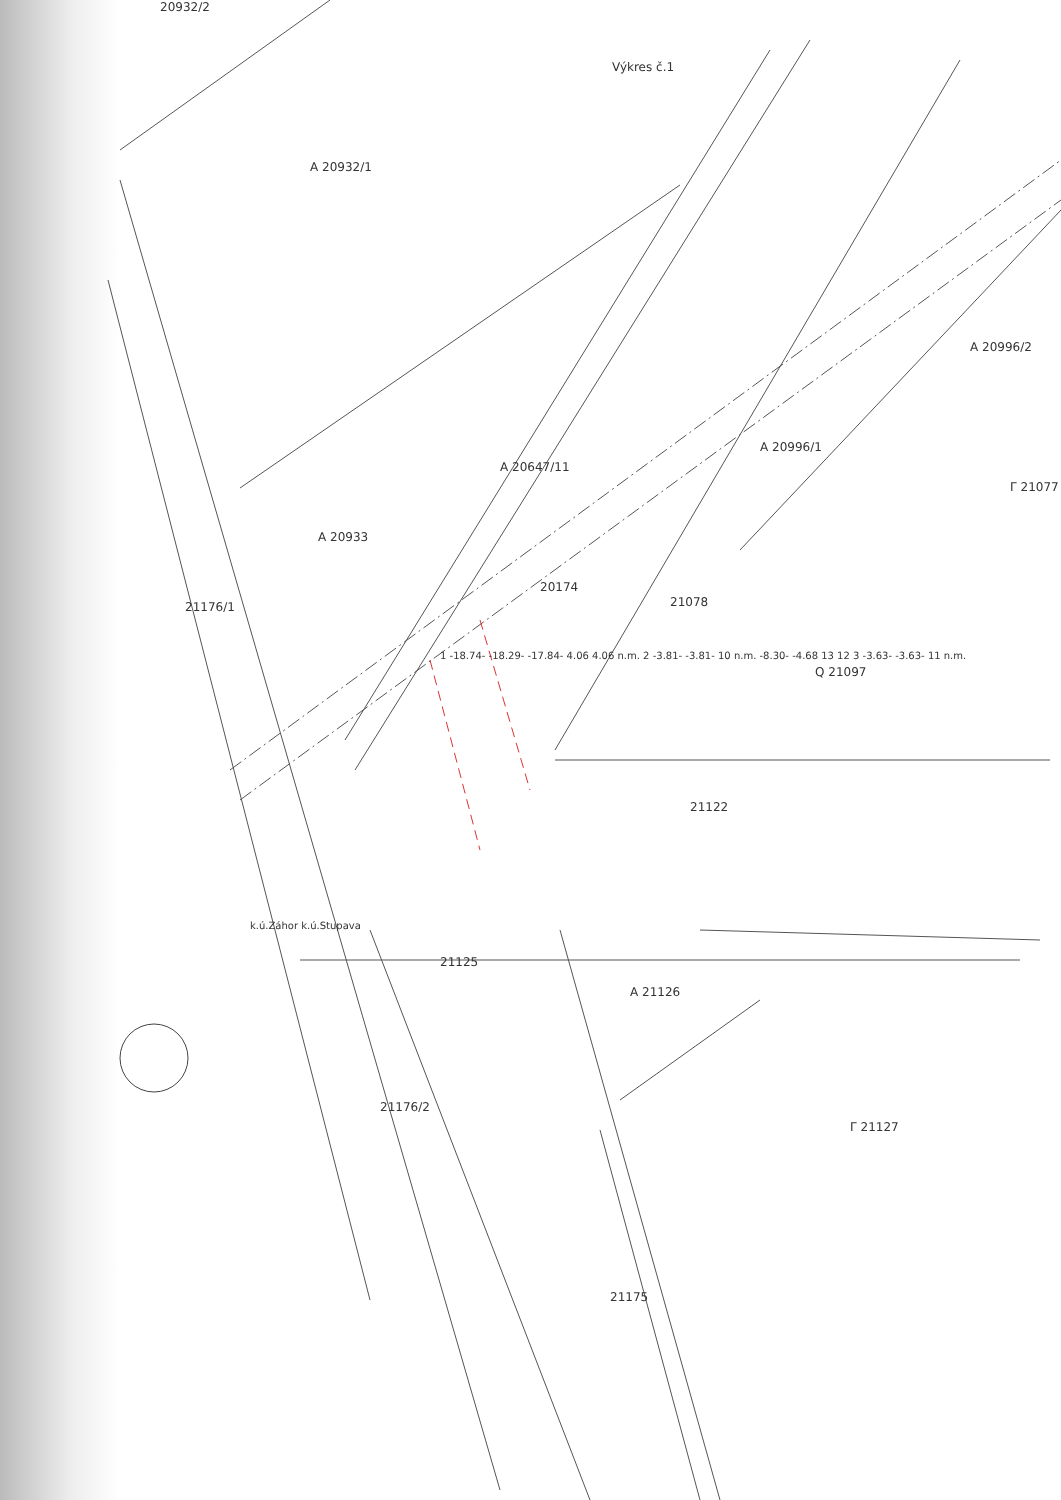Výkres č.1
20932/2
A 20932/1
A 20933
A 20647/11
20174
A 20996/1
A 20996/2
Γ 21077
21078
Q 21097
21176/1
1 -18.74- -18.29- -17.84- 4.06 4.06 n.m. 2 -3.81- -3.81- 10 n.m. -8.30- -4.68 13 12 3 -3.63- -3.63- 11 n.m.
21122
k.ú.Záhor k.ú.Stupava
21125
A 21126
21176/2
Γ 21127
21175